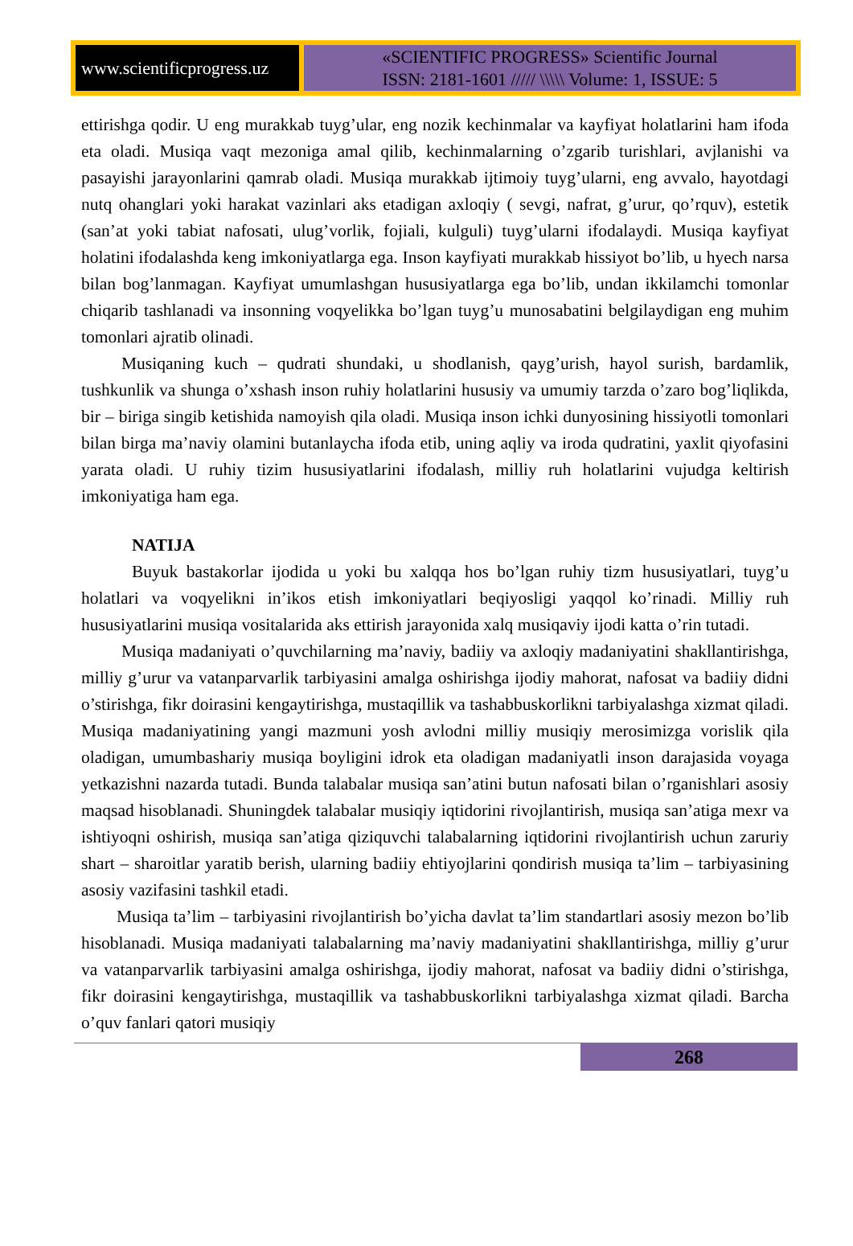www.scientificprogress.uz
«SCIENTIFIC PROGRESS» Scientific Journal
ISSN: 2181-1601 ///// \\\\\ Volume: 1, ISSUE: 5
ettirishga qodir. U eng murakkab tuyg’ular, eng nozik kechinmalar va kayfiyat holatlarini ham ifoda eta oladi. Musiqa vaqt mezoniga amal qilib, kechinmalarning o’zgarib turishlari, avjlanishi va pasayishi jarayonlarini qamrab oladi. Musiqa murakkab ijtimoiy tuyg’ularni, eng avvalo, hayotdagi nutq ohanglari yoki harakat vazinlari aks etadigan axloqiy ( sevgi, nafrat, g’urur, qo’rquv), estetik (san’at yoki tabiat nafosati, ulug’vorlik, fojiali, kulguli) tuyg’ularni ifodalaydi. Musiqa kayfiyat holatini ifodalashda keng imkoniyatlarga ega. Inson kayfiyati murakkab hissiyot bo’lib, u hyech narsa bilan bog’lanmagan. Kayfiyat umumlashgan hususiyatlarga ega bo’lib, undan ikkilamchi tomonlar chiqarib tashlanadi va insonning voqyelikka bo’lgan tuyg’u munosabatini belgilaydigan eng muhim tomonlari ajratib olinadi.
Musiqaning kuch – qudrati shundaki, u shodlanish, qayg’urish, hayol surish, bardamlik, tushkunlik va shunga o’xshash inson ruhiy holatlarini hususiy va umumiy tarzda o’zaro bog’liqlikda, bir – biriga singib ketishida namoyish qila oladi. Musiqa inson ichki dunyosining hissiyotli tomonlari bilan birga ma’naviy olamini butanlaycha ifoda etib, uning aqliy va iroda qudratini, yaxlit qiyofasini yarata oladi. U ruhiy tizim hususiyatlarini ifodalash, milliy ruh holatlarini vujudga keltirish imkoniyatiga ham ega.
NATIJA
Buyuk bastakorlar ijodida u yoki bu xalqqa hos bo’lgan ruhiy tizm hususiyatlari, tuyg’u holatlari va voqyelikni in’ikos etish imkoniyatlari beqiyosligi yaqqol ko’rinadi. Milliy ruh hususiyatlarini musiqa vositalarida aks ettirish jarayonida xalq musiqaviy ijodi katta o’rin tutadi.
Musiqa madaniyati o’quvchilarning ma’naviy, badiiy va axloqiy madaniyatini shakllantirishga, milliy g’urur va vatanparvarlik tarbiyasini amalga oshirishga ijodiy mahorat, nafosat va badiiy didni o’stirishga, fikr doirasini kengaytirishga, mustaqillik va tashabbuskorlikni tarbiyalashga xizmat qiladi. Musiqa madaniyatining yangi mazmuni yosh avlodni milliy musiqiy merosimizga vorislik qila oladigan, umumbashariy musiqa boyligini idrok eta oladigan madaniyatli inson darajasida voyaga yetkazishni nazarda tutadi. Bunda talabalar musiqa san’atini butun nafosati bilan o’rganishlari asosiy maqsad hisoblanadi. Shuningdek talabalar musiqiy iqtidorini rivojlantirish, musiqa san’atiga mexr va ishtiyoqni oshirish, musiqa san’atiga qiziquvchi talabalarning iqtidorini rivojlantirish uchun zaruriy shart – sharoitlar yaratib berish, ularning badiiy ehtiyojlarini qondirish musiqa ta’lim – tarbiyasining asosiy vazifasini tashkil etadi.
Musiqa ta’lim – tarbiyasini rivojlantirish bo’yicha davlat ta’lim standartlari asosiy mezon bo’lib hisoblanadi. Musiqa madaniyati talabalarning ma’naviy madaniyatini shakllantirishga, milliy g’urur va vatanparvarlik tarbiyasini amalga oshirishga, ijodiy mahorat, nafosat va badiiy didni o’stirishga, fikr doirasini kengaytirishga, mustaqillik va tashabbuskorlikni tarbiyalashga xizmat qiladi. Barcha o’quv fanlari qatori musiqiy
268